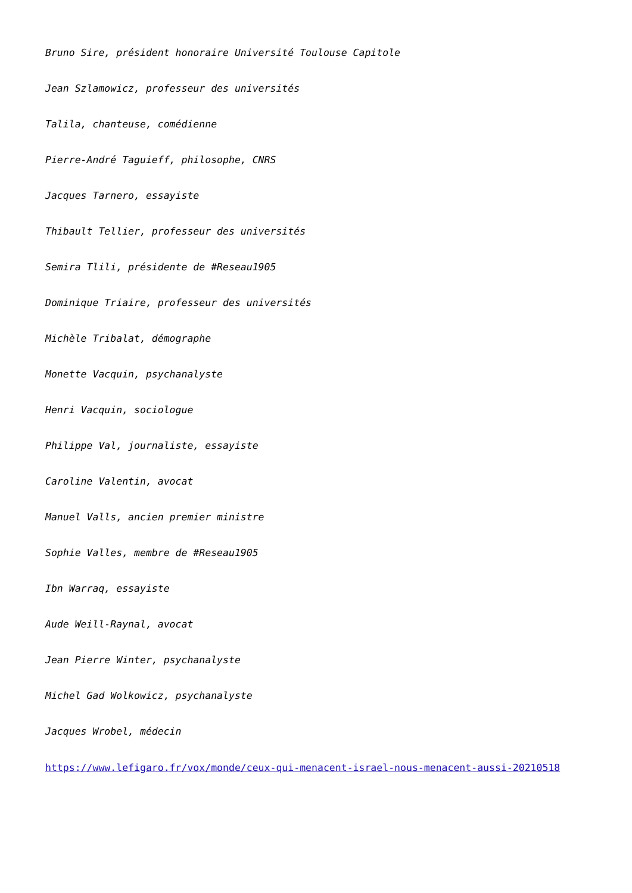Bruno Sire, président honoraire Université Toulouse Capitole
Jean Szlamowicz, professeur des universités
Talila, chanteuse, comédienne
Pierre-André Taguieff, philosophe, CNRS
Jacques Tarnero, essayiste
Thibault Tellier, professeur des universités
Semira Tlili, présidente de #Reseau1905
Dominique Triaire, professeur des universités
Michèle Tribalat, démographe
Monette Vacquin, psychanalyste
Henri Vacquin, sociologue
Philippe Val, journaliste, essayiste
Caroline Valentin, avocat
Manuel Valls, ancien premier ministre
Sophie Valles, membre de #Reseau1905
Ibn Warraq, essayiste
Aude Weill-Raynal, avocat
Jean Pierre Winter, psychanalyste
Michel Gad Wolkowicz, psychanalyste
Jacques Wrobel, médecin
https://www.lefigaro.fr/vox/monde/ceux-qui-menacent-israel-nous-menacent-aussi-20210518